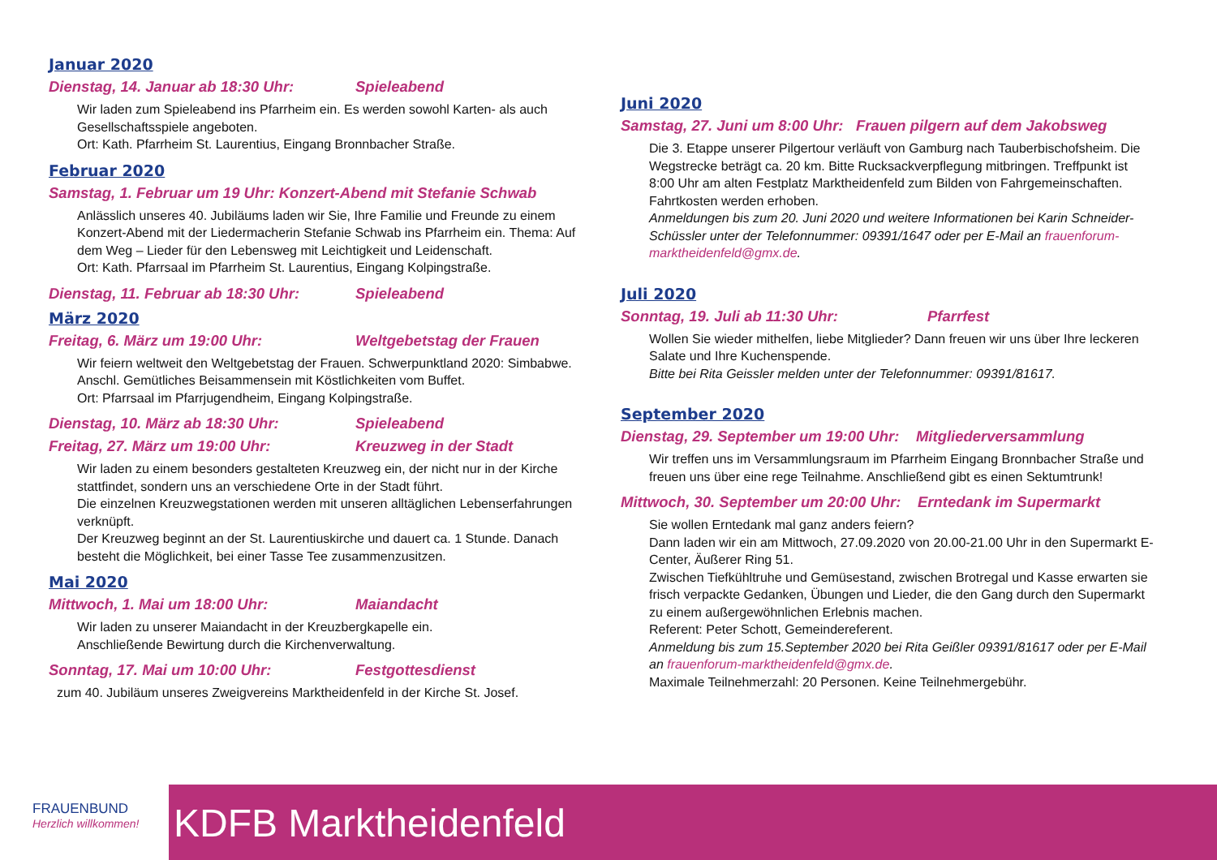Januar 2020
Dienstag, 14. Januar ab 18:30 Uhr: Spieleabend
Wir laden zum Spieleabend ins Pfarrheim ein. Es werden sowohl Karten- als auch Gesellschaftsspiele angeboten.
Ort: Kath. Pfarrheim St. Laurentius, Eingang Bronnbacher Straße.
Februar 2020
Samstag, 1. Februar um 19 Uhr: Konzert-Abend mit Stefanie Schwab
Anlässlich unseres 40. Jubiläums laden wir Sie, Ihre Familie und Freunde zu einem Konzert-Abend mit der Liedermacherin Stefanie Schwab ins Pfarrheim ein. Thema: Auf dem Weg – Lieder für den Lebensweg mit Leichtigkeit und Leidenschaft.
Ort: Kath. Pfarrsaal im Pfarrheim St. Laurentius, Eingang Kolpingstraße.
Dienstag, 11. Februar ab 18:30 Uhr: Spieleabend
März 2020
Freitag, 6. März um 19:00 Uhr: Weltgebetstag der Frauen
Wir feiern weltweit den Weltgebetstag der Frauen. Schwerpunktland 2020: Simbabwe. Anschl. Gemütliches Beisammensein mit Köstlichkeiten vom Buffet.
Ort: Pfarrsaal im Pfarrjugendheim, Eingang Kolpingstraße.
Dienstag, 10. März ab 18:30 Uhr: Spieleabend
Freitag, 27. März um 19:00 Uhr: Kreuzweg in der Stadt
Wir laden zu einem besonders gestalteten Kreuzweg ein, der nicht nur in der Kirche stattfindet, sondern uns an verschiedene Orte in der Stadt führt.
Die einzelnen Kreuzwegstationen werden mit unseren alltäglichen Lebenserfahrungen verknüpft.
Der Kreuzweg beginnt an der St. Laurentiuskirche und dauert ca. 1 Stunde. Danach besteht die Möglichkeit, bei einer Tasse Tee zusammenzusitzen.
Mai 2020
Mittwoch, 1. Mai um 18:00 Uhr: Maiandacht
Wir laden zu unserer Maiandacht in der Kreuzbergkapelle ein.
Anschließende Bewirtung durch die Kirchenverwaltung.
Sonntag, 17. Mai um 10:00 Uhr: Festgottesdienst
zum 40. Jubiläum unseres Zweigvereins Marktheidenfeld in der Kirche St. Josef.
Juni 2020
Samstag, 27. Juni um 8:00 Uhr: Frauen pilgern auf dem Jakobsweg
Die 3. Etappe unserer Pilgertour verläuft von Gamburg nach Tauberbischofsheim. Die Wegstrecke beträgt ca. 20 km. Bitte Rucksackverpflegung mitbringen. Treffpunkt ist 8:00 Uhr am alten Festplatz Marktheidenfeld zum Bilden von Fahrgemeinschaften. Fahrtkosten werden erhoben.
Anmeldungen bis zum 20. Juni 2020 und weitere Informationen bei Karin Schneider-Schüssler unter der Telefonnummer: 09391/1647 oder per E-Mail an frauenforum-marktheidenfeld@gmx.de.
Juli 2020
Sonntag, 19. Juli ab 11:30 Uhr: Pfarrfest
Wollen Sie wieder mithelfen, liebe Mitglieder? Dann freuen wir uns über Ihre leckeren Salate und Ihre Kuchenspende.
Bitte bei Rita Geissler melden unter der Telefonnummer: 09391/81617.
September 2020
Dienstag, 29. September um 19:00 Uhr: Mitgliederversammlung
Wir treffen uns im Versammlungsraum im Pfarrheim Eingang Bronnbacher Straße und freuen uns über eine rege Teilnahme. Anschließend gibt es einen Sektumtrunk!
Mittwoch, 30. September um 20:00 Uhr: Erntedank im Supermarkt
Sie wollen Erntedank mal ganz anders feiern?
Dann laden wir ein am Mittwoch, 27.09.2020 von 20.00-21.00 Uhr in den Supermarkt E-Center, Äußerer Ring 51.
Zwischen Tiefkühltruhe und Gemüsestand, zwischen Brotregal und Kasse erwarten sie frisch verpackte Gedanken, Übungen und Lieder, die den Gang durch den Supermarkt zu einem außergewöhnlichen Erlebnis machen.
Referent: Peter Schott, Gemeindereferent.
Anmeldung bis zum 15.September 2020 bei Rita Geißler 09391/81617 oder per E-Mail an frauenforum-marktheidenfeld@gmx.de.
Maximale Teilnehmerzahl: 20 Personen. Keine Teilnehmergebühr.
FRAUENBUND
Herzlich willkommen!
KDFB Marktheidenfeld